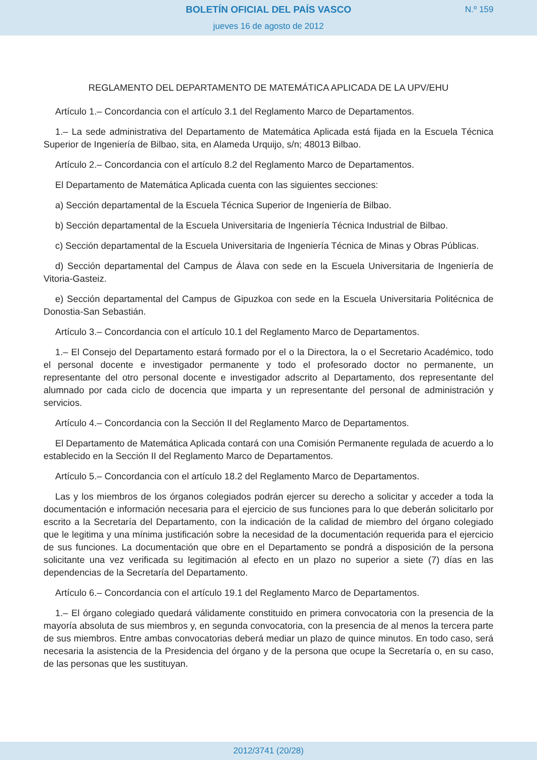BOLETÍN OFICIAL DEL PAÍS VASCO
N.º 159
jueves 16 de agosto de 2012
REGLAMENTO DEL DEPARTAMENTO DE MATEMÁTICA APLICADA DE LA UPV/EHU
Artículo 1.– Concordancia con el artículo 3.1 del Reglamento Marco de Departamentos.
1.– La sede administrativa del Departamento de Matemática Aplicada está fijada en la Escuela Técnica Superior de Ingeniería de Bilbao, sita, en Alameda Urquijo, s/n; 48013 Bilbao.
Artículo 2.– Concordancia con el artículo 8.2 del Reglamento Marco de Departamentos.
El Departamento de Matemática Aplicada cuenta con las siguientes secciones:
a) Sección departamental de la Escuela Técnica Superior de Ingeniería de Bilbao.
b) Sección departamental de la Escuela Universitaria de Ingeniería Técnica Industrial de Bilbao.
c) Sección departamental de la Escuela Universitaria de Ingeniería Técnica de Minas y Obras Públicas.
d) Sección departamental del Campus de Álava con sede en la Escuela Universitaria de Ingeniería de Vitoria-Gasteiz.
e) Sección departamental del Campus de Gipuzkoa con sede en la Escuela Universitaria Politécnica de Donostia-San Sebastián.
Artículo 3.– Concordancia con el artículo 10.1 del Reglamento Marco de Departamentos.
1.– El Consejo del Departamento estará formado por el o la Directora, la o el Secretario Académico, todo el personal docente e investigador permanente y todo el profesorado doctor no permanente, un representante del otro personal docente e investigador adscrito al Departamento, dos representante del alumnado por cada ciclo de docencia que imparta y un representante del personal de administración y servicios.
Artículo 4.– Concordancia con la Sección II del Reglamento Marco de Departamentos.
El Departamento de Matemática Aplicada contará con una Comisión Permanente regulada de acuerdo a lo establecido en la Sección II del Reglamento Marco de Departamentos.
Artículo 5.– Concordancia con el artículo 18.2 del Reglamento Marco de Departamentos.
Las y los miembros de los órganos colegiados podrán ejercer su derecho a solicitar y acceder a toda la documentación e información necesaria para el ejercicio de sus funciones para lo que deberán solicitarlo por escrito a la Secretaría del Departamento, con la indicación de la calidad de miembro del órgano colegiado que le legitima y una mínima justificación sobre la necesidad de la documentación requerida para el ejercicio de sus funciones. La documentación que obre en el Departamento se pondrá a disposición de la persona solicitante una vez verificada su legitimación al efecto en un plazo no superior a siete (7) días en las dependencias de la Secretaría del Departamento.
Artículo 6.– Concordancia con el artículo 19.1 del Reglamento Marco de Departamentos.
1.– El órgano colegiado quedará válidamente constituido en primera convocatoria con la presencia de la mayoría absoluta de sus miembros y, en segunda convocatoria, con la presencia de al menos la tercera parte de sus miembros. Entre ambas convocatorias deberá mediar un plazo de quince minutos. En todo caso, será necesaria la asistencia de la Presidencia del órgano y de la persona que ocupe la Secretaría o, en su caso, de las personas que les sustituyan.
2012/3741 (20/28)